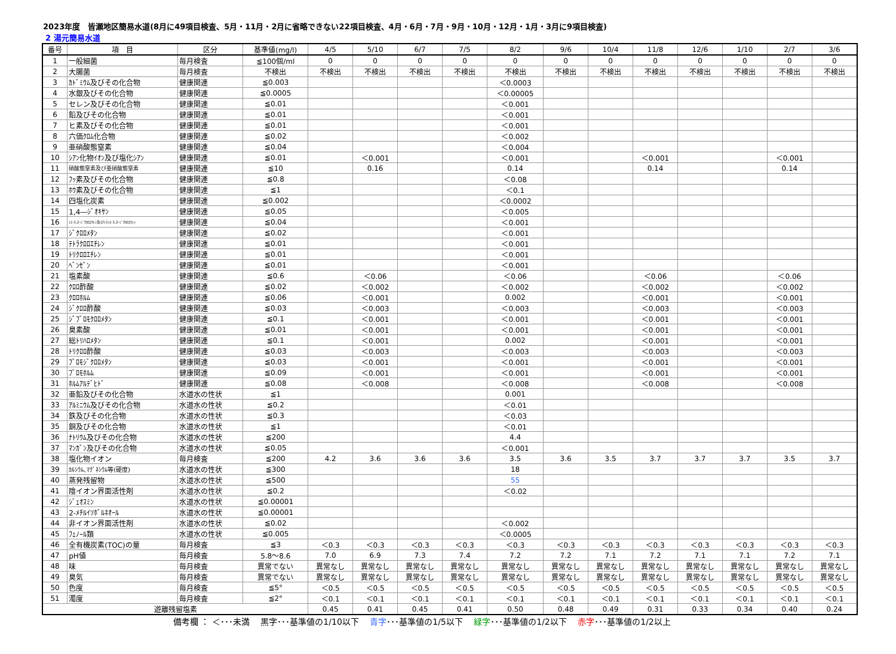2023年度　皆瀬地区簡易水道(8月に49項目検査、5月・11月・2月に省略できない22項目検査、4月・6月・7月・9月・10月・12月・1月・3月に9項目検査)
2 湯元簡易水道
| 番号 | 項 目 | 区分 | 基準値(mg/l) | 4/5 | 5/10 | 6/7 | 7/5 | 8/2 | 9/6 | 10/4 | 11/8 | 12/6 | 1/10 | 2/7 | 3/6 |
| --- | --- | --- | --- | --- | --- | --- | --- | --- | --- | --- | --- | --- | --- | --- | --- |
| 1 | 一般細菌 | 毎月検査 | ≦100個/ml | 0 | 0 | 0 | 0 | 0 | 0 | 0 | 0 | 0 | 0 | 0 | 0 |
| 2 | 大腸菌 | 毎月検査 | 不検出 | 不検出 | 不検出 | 不検出 | 不検出 | 不検出 | 不検出 | 不検出 | 不検出 | 不検出 | 不検出 | 不検出 | 不検出 |
| 3 | ｶﾄﾞﾐｳﾑ及びその化合物 | 健康関連 | ≦0.003 | | | | | ＜0.0003 | | | | | | | |
| 4 | 水銀及びその化合物 | 健康関連 | ≦0.0005 | | | | | ＜0.00005 | | | | | | | |
| 5 | セレン及びその化合物 | 健康関連 | ≦0.01 | | | | | ＜0.001 | | | | | | | |
| 6 | 鉛及びその化合物 | 健康関連 | ≦0.01 | | | | | ＜0.001 | | | | | | | |
| 7 | ヒ素及びその化合物 | 健康関連 | ≦0.01 | | | | | ＜0.001 | | | | | | | |
| 8 | 六価ｸﾛﾑ化合物 | 健康関連 | ≦0.02 | | | | | ＜0.002 | | | | | | | |
| 9 | 亜硝酸態窒素 | 健康関連 | ≦0.04 | | | | | ＜0.004 | | | | | | | |
| 10 | ｼｱﾝ化物ｲｵﾝ及び塩化ｼｱﾝ | 健康関連 | ≦0.01 | | ＜0.001 | | | ＜0.001 | | | ＜0.001 | | | ＜0.001 | |
| 11 | 硝酸態窒素及び亜硝酸態窒素 | 健康関連 | ≦10 | | 0.16 | | | 0.14 | | | 0.14 | | | 0.14 | |
| 12 | ﾌｯ素及びその化合物 | 健康関連 | ≦0.8 | | | | | ＜0.08 | | | | | | | |
| 13 | ﾎｳ素及びその化合物 | 健康関連 | ≦1 | | | | | ＜0.1 | | | | | | | |
| 14 | 四塩化炭素 | 健康関連 | ≦0.002 | | | | | ＜0.0002 | | | | | | | |
| 15 | 1,4―ｼﾞｵｷｻﾝ | 健康関連 | ≦0.05 | | | | | ＜0.005 | | | | | | | |
| 16 | ｼｽ-1,2-ｼﾞｸﾛﾛｴﾁﾚﾝ及びﾄﾗﾝｽ-1,2-ｼﾞｸﾛﾛｴﾁﾚﾝ | 健康関連 | ≦0.04 | | | | | ＜0.001 | | | | | | | |
| 17 | ｼﾞｸﾛﾛﾒﾀﾝ | 健康関連 | ≦0.02 | | | | | ＜0.001 | | | | | | | |
| 18 | ﾃﾄﾗｸﾛﾛｴﾁﾚﾝ | 健康関連 | ≦0.01 | | | | | ＜0.001 | | | | | | | |
| 19 | ﾄﾘｸﾛﾛｴﾁﾚﾝ | 健康関連 | ≦0.01 | | | | | ＜0.001 | | | | | | | |
| 20 | ﾍﾞﾝｾﾞﾝ | 健康関連 | ≦0.01 | | | | | ＜0.001 | | | | | | | |
| 21 | 塩素酸 | 健康関連 | ≦0.6 | | ＜0.06 | | | ＜0.06 | | | ＜0.06 | | | ＜0.06 | |
| 22 | ｸﾛﾛ酢酸 | 健康関連 | ≦0.02 | | ＜0.002 | | | ＜0.002 | | | ＜0.002 | | | ＜0.002 | |
| 23 | ｸﾛﾛﾎﾙﾑ | 健康関連 | ≦0.06 | | ＜0.001 | | | 0.002 | | | ＜0.001 | | | ＜0.001 | |
| 24 | ｼﾞｸﾛﾛ酢酸 | 健康関連 | ≦0.03 | | ＜0.003 | | | ＜0.003 | | | ＜0.003 | | | ＜0.003 | |
| 25 | ｼﾞﾌﾞﾛﾓｸﾛﾛﾒﾀﾝ | 健康関連 | ≦0.1 | | ＜0.001 | | | ＜0.001 | | | ＜0.001 | | | ＜0.001 | |
| 26 | 臭素酸 | 健康関連 | ≦0.01 | | ＜0.001 | | | ＜0.001 | | | ＜0.001 | | | ＜0.001 | |
| 27 | 総ﾄﾘﾊﾛﾒﾀﾝ | 健康関連 | ≦0.1 | | ＜0.001 | | | 0.002 | | | ＜0.001 | | | ＜0.001 | |
| 28 | ﾄﾘｸﾛﾛ酢酸 | 健康関連 | ≦0.03 | | ＜0.003 | | | ＜0.003 | | | ＜0.003 | | | ＜0.003 | |
| 29 | ﾌﾞﾛﾓｼﾞｸﾛﾛﾒﾀﾝ | 健康関連 | ≦0.03 | | ＜0.001 | | | ＜0.001 | | | ＜0.001 | | | ＜0.001 | |
| 30 | ﾌﾞﾛﾓﾎﾙﾑ | 健康関連 | ≦0.09 | | ＜0.001 | | | ＜0.001 | | | ＜0.001 | | | ＜0.001 | |
| 31 | ﾎﾙﾑｱﾙﾃﾞﾋﾄﾞ | 健康関連 | ≦0.08 | | ＜0.008 | | | ＜0.008 | | | ＜0.008 | | | ＜0.008 | |
| 32 | 亜鉛及びその化合物 | 水道水の性状 | ≦1 | | | | | 0.001 | | | | | | | |
| 33 | ｱﾙﾐﾆｳﾑ及びその化合物 | 水道水の性状 | ≦0.2 | | | | | ＜0.01 | | | | | | | |
| 34 | 鉄及びその化合物 | 水道水の性状 | ≦0.3 | | | | | ＜0.03 | | | | | | | |
| 35 | 銅及びその化合物 | 水道水の性状 | ≦1 | | | | | ＜0.01 | | | | | | | |
| 36 | ﾅﾄﾘｳﾑ及びその化合物 | 水道水の性状 | ≦200 | | | | | 4.4 | | | | | | | |
| 37 | ﾏﾝｶﾞﾝ及びその化合物 | 水道水の性状 | ≦0.05 | | | | | ＜0.001 | | | | | | | |
| 38 | 塩化物イオン | 毎月検査 | ≦200 | 4.2 | 3.6 | 3.6 | 3.6 | 3.5 | 3.6 | 3.5 | 3.7 | 3.7 | 3.7 | 3.5 | 3.7 |
| 39 | ｶﾙｼｳﾑ､ﾏｸﾞﾈｼｳﾑ等(硬度) | 水道水の性状 | ≦300 | | | | | 18 | | | | | | | |
| 40 | 蒸発残留物 | 水道水の性状 | ≦500 | | | | | 55 | | | | | | | |
| 41 | 陰イオン界面活性剤 | 水道水の性状 | ≦0.2 | | | | | ＜0.02 | | | | | | | |
| 42 | ｼﾞｪｵｽﾐﾝ | 水道水の性状 | ≦0.00001 | | | | | | | | | | | | |
| 43 | 2-ﾒﾁﾙｲｿﾎﾞﾙﾈｵｰﾙ | 水道水の性状 | ≦0.00001 | | | | | | | | | | | | |
| 44 | 非イオン界面活性剤 | 水道水の性状 | ≦0.02 | | | | | ＜0.002 | | | | | | | |
| 45 | ﾌｪﾉｰﾙ類 | 水道水の性状 | ≦0.005 | | | | | ＜0.0005 | | | | | | | |
| 46 | 全有機炭素(TOC)の量 | 毎月検査 | ≦3 | ＜0.3 | ＜0.3 | ＜0.3 | ＜0.3 | ＜0.3 | ＜0.3 | ＜0.3 | ＜0.3 | ＜0.3 | ＜0.3 | ＜0.3 | ＜0.3 |
| 47 | pH値 | 毎月検査 | 5.8～8.6 | 7.0 | 6.9 | 7.3 | 7.4 | 7.2 | 7.2 | 7.1 | 7.2 | 7.1 | 7.1 | 7.2 | 7.1 |
| 48 | 味 | 毎月検査 | 異常でない | 異常なし | 異常なし | 異常なし | 異常なし | 異常なし | 異常なし | 異常なし | 異常なし | 異常なし | 異常なし | 異常なし | 異常なし |
| 49 | 臭気 | 毎月検査 | 異常でない | 異常なし | 異常なし | 異常なし | 異常なし | 異常なし | 異常なし | 異常なし | 異常なし | 異常なし | 異常なし | 異常なし | 異常なし |
| 50 | 色度 | 毎月検査 | ≦5° | ＜0.5 | ＜0.5 | ＜0.5 | ＜0.5 | ＜0.5 | ＜0.5 | ＜0.5 | ＜0.5 | ＜0.5 | ＜0.5 | ＜0.5 | ＜0.5 |
| 51 | 濁度 | 毎月検査 | ≦2° | ＜0.1 | ＜0.1 | ＜0.1 | ＜0.1 | ＜0.1 | ＜0.1 | ＜0.1 | ＜0.1 | ＜0.1 | ＜0.1 | ＜0.1 | ＜0.1 |
| 遊離残留塩素 | | | | 0.45 | 0.41 | 0.45 | 0.41 | 0.50 | 0.48 | 0.49 | 0.31 | 0.33 | 0.34 | 0.40 | 0.24 |
備考欄 ： ＜･･･未満　 黒字･･･基準値の1/10以下　 青字･･･基準値の1/5以下　 緑字･･･基準値の1/2以下　 赤字･･･基準値の1/2以上